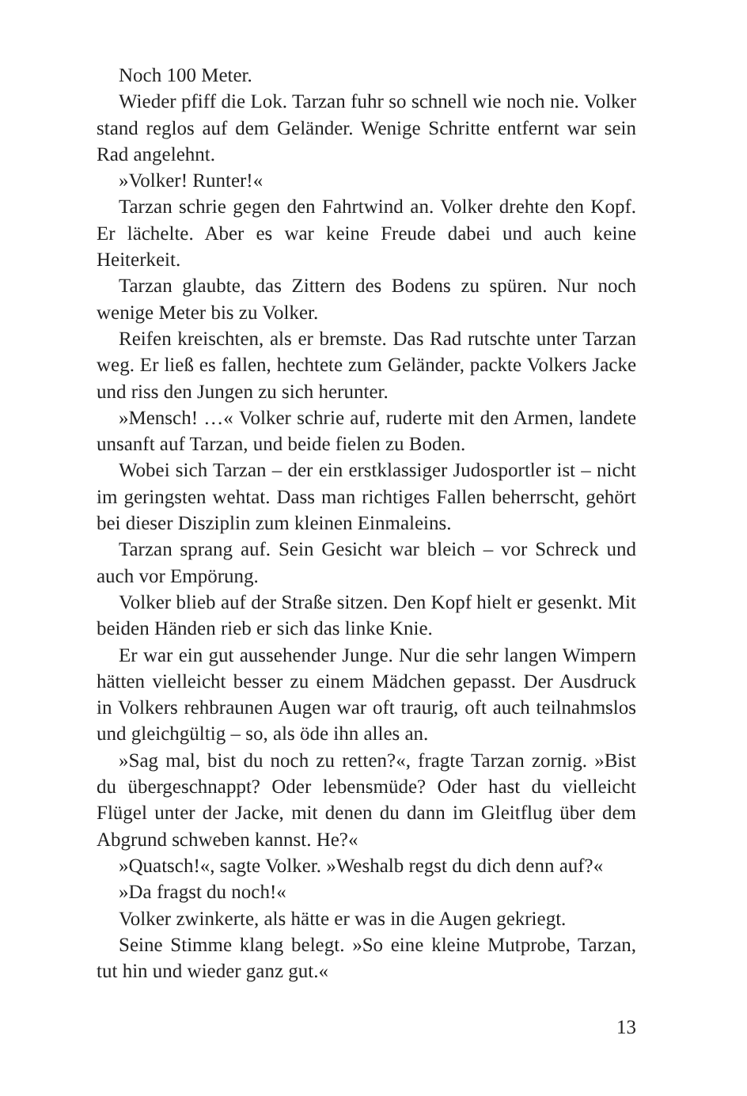Noch 100 Meter.
Wieder pfiff die Lok. Tarzan fuhr so schnell wie noch nie. Volker stand reglos auf dem Geländer. Wenige Schritte entfernt war sein Rad angelehnt.
»Volker! Runter!«
Tarzan schrie gegen den Fahrtwind an. Volker drehte den Kopf. Er lächelte. Aber es war keine Freude dabei und auch keine Heiterkeit.
Tarzan glaubte, das Zittern des Bodens zu spüren. Nur noch wenige Meter bis zu Volker.
Reifen kreischten, als er bremste. Das Rad rutschte unter Tarzan weg. Er ließ es fallen, hechtete zum Geländer, packte Volkers Jacke und riss den Jungen zu sich herunter.
»Mensch! …« Volker schrie auf, ruderte mit den Armen, landete unsanft auf Tarzan, und beide fielen zu Boden.
Wobei sich Tarzan – der ein erstklassiger Judosportler ist – nicht im geringsten wehtat. Dass man richtiges Fallen beherrscht, gehört bei dieser Disziplin zum kleinen Einmaleins.
Tarzan sprang auf. Sein Gesicht war bleich – vor Schreck und auch vor Empörung.
Volker blieb auf der Straße sitzen. Den Kopf hielt er gesenkt. Mit beiden Händen rieb er sich das linke Knie.
Er war ein gut aussehender Junge. Nur die sehr langen Wimpern hätten vielleicht besser zu einem Mädchen gepasst. Der Ausdruck in Volkers rehbraunen Augen war oft traurig, oft auch teilnahmslos und gleichgültig – so, als öde ihn alles an.
»Sag mal, bist du noch zu retten?«, fragte Tarzan zornig. »Bist du übergeschnappt? Oder lebensmüde? Oder hast du vielleicht Flügel unter der Jacke, mit denen du dann im Gleitflug über dem Abgrund schweben kannst. He?«
»Quatsch!«, sagte Volker. »Weshalb regst du dich denn auf?«
»Da fragst du noch!«
Volker zwinkerte, als hätte er was in die Augen gekriegt.
Seine Stimme klang belegt. »So eine kleine Mutprobe, Tarzan, tut hin und wieder ganz gut.«
13